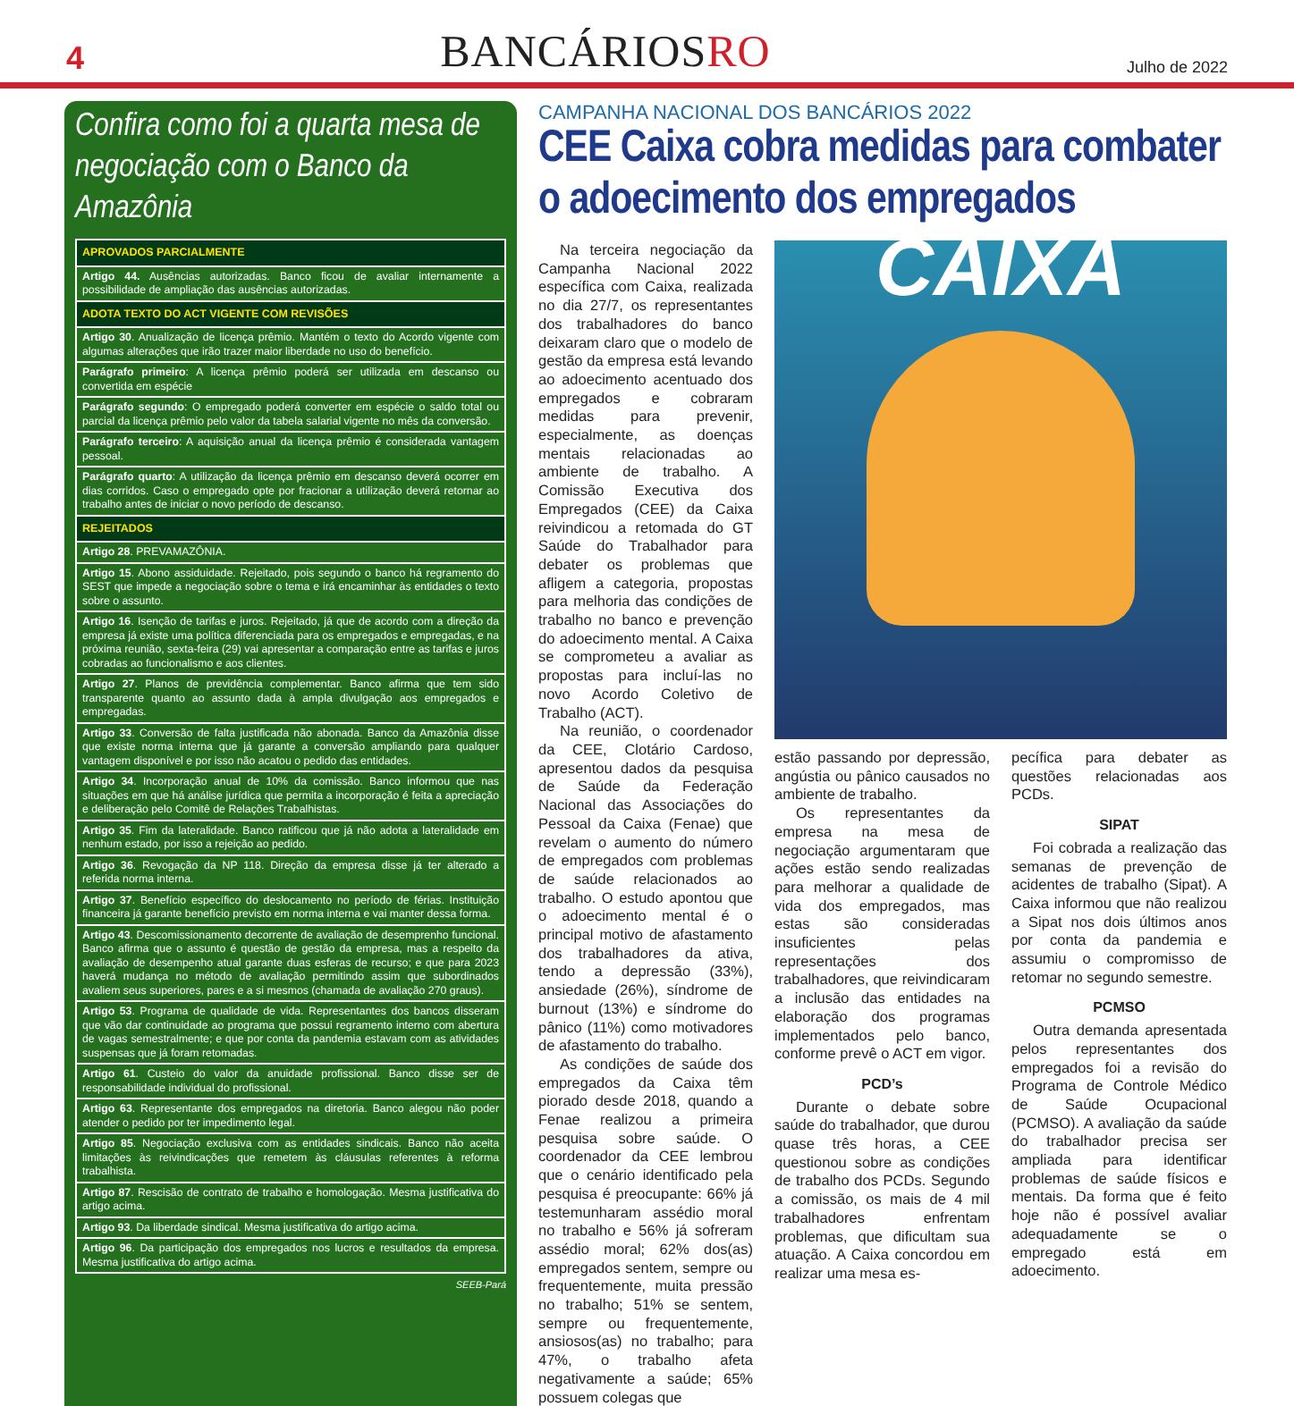4
BANCÁRIOSRO
Julho de 2022
Confira como foi a quarta mesa de negociação com o Banco da Amazônia
| APROVADOS PARCIALMENTE |
| --- |
| Artigo 44. Ausências autorizadas. Banco ficou de avaliar internamente a possibilidade de ampliação das ausências autorizadas. |
| ADOTA TEXTO DO ACT VIGENTE COM REVISÕES |
| Artigo 30 . Anualização de licença prêmio. Mantém o texto do Acordo vigente com algumas alterações que irão trazer maior liberdade no uso do benefício. |
| Parágrafo primeiro : A licença prêmio poderá ser utilizada em descanso ou convertida em espécie |
| Parágrafo segundo : O empregado poderá converter em espécie o saldo total ou parcial da licença prêmio pelo valor da tabela salarial vigente no mês da conversão. |
| Parágrafo terceiro : A aquisição anual da licença prêmio é considerada vantagem pessoal. |
| Parágrafo quarto : A utilização da licença prêmio em descanso deverá ocorrer em dias corridos. Caso o empregado opte por fracionar a utilização deverá retornar ao trabalho antes de iniciar o novo período de descanso. |
| REJEITADOS |
| Artigo 28 . PREVAMAZÔNIA. |
| Artigo 15 . Abono assiduidade. Rejeitado, pois segundo o banco há regramento do SEST que impede a negociação sobre o tema e irá encaminhar às entidades o texto sobre o assunto. |
| Artigo 16 . Isenção de tarifas e juros. Rejeitado, já que de acordo com a direção da empresa já existe uma política diferenciada para os empregados e empregadas, e na próxima reunião, sexta-feira (29) vai apresentar a comparação entre as tarifas e juros cobradas ao funcionalismo e aos clientes. |
| Artigo 27 . Planos de previdência complementar. Banco afirma que tem sido transparente quanto ao assunto dada à ampla divulgação aos empregados e empregadas. |
| Artigo 33 . Conversão de falta justificada não abonada. Banco da Amazônia disse que existe norma interna que já garante a conversão ampliando para qualquer vantagem disponível e por isso não acatou o pedido das entidades. |
| Artigo 34 . Incorporação anual de 10% da comissão. Banco informou que nas situações em que há análise jurídica que permita a incorporação é feita a apreciação e deliberação pelo Comitê de Relações Trabalhistas. |
| Artigo 35 . Fim da lateralidade. Banco ratificou que já não adota a lateralidade em nenhum estado, por isso a rejeição ao pedido. |
| Artigo 36 . Revogação da NP 118. Direção da empresa disse já ter alterado a referida norma interna. |
| Artigo 37 . Benefício específico do deslocamento no período de férias. Instituição financeira já garante benefício previsto em norma interna e vai manter dessa forma. |
| Artigo 43 . Descomissionamento decorrente de avaliação de desemprenho funcional. Banco afirma que o assunto é questão de gestão da empresa, mas a respeito da avaliação de desempenho atual garante duas esferas de recurso; e que para 2023 haverá mudança no método de avaliação permitindo assim que subordinados avaliem seus superiores, pares e a si mesmos (chamada de avaliação 270 graus). |
| Artigo 53 . Programa de qualidade de vida. Representantes dos bancos disseram que vão dar continuidade ao programa que possui regramento interno com abertura de vagas semestralmente; e que por conta da pandemia estavam com as atividades suspensas que já foram retomadas. |
| Artigo 61 . Custeio do valor da anuidade profissional. Banco disse ser de responsabilidade individual do profissional. |
| Artigo 63 . Representante dos empregados na diretoria. Banco alegou não poder atender o pedido por ter impedimento legal. |
| Artigo 85 . Negociação exclusiva com as entidades sindicais. Banco não aceita limitações às reivindicações que remetem às cláusulas referentes à reforma trabalhista. |
| Artigo 87 . Rescisão de contrato de trabalho e homologação. Mesma justificativa do artigo acima. |
| Artigo 93 . Da liberdade sindical. Mesma justificativa do artigo acima. |
| Artigo 96 . Da participação dos empregados nos lucros e resultados da empresa. Mesma justificativa do artigo acima. |
SEEB-Pará
CAMPANHA NACIONAL DOS BANCÁRIOS 2022
CEE Caixa cobra medidas para combater o adoecimento dos empregados
Na terceira negociação da Campanha Nacional 2022 específica com Caixa, realizada no dia 27/7, os representantes dos trabalhadores do banco deixaram claro que o modelo de gestão da empresa está levando ao adoecimento acentuado dos empregados e cobraram medidas para prevenir, especialmente, as doenças mentais relacionadas ao ambiente de trabalho. A Comissão Executiva dos Empregados (CEE) da Caixa reivindicou a retomada do GT Saúde do Trabalhador para debater os problemas que afligem a categoria, propostas para melhoria das condições de trabalho no banco e prevenção do adoecimento mental. A Caixa se comprometeu a avaliar as propostas para incluí-las no novo Acordo Coletivo de Trabalho (ACT).
Na reunião, o coordenador da CEE, Clotário Cardoso, apresentou dados da pesquisa de Saúde da Federação Nacional das Associações do Pessoal da Caixa (Fenae) que revelam o aumento do número de empregados com problemas de saúde relacionados ao trabalho. O estudo apontou que o adoecimento mental é o principal motivo de afastamento dos trabalhadores da ativa, tendo a depressão (33%), ansiedade (26%), síndrome de burnout (13%) e síndrome do pânico (11%) como motivadores de afastamento do trabalho.
As condições de saúde dos empregados da Caixa têm piorado desde 2018, quando a Fenae realizou a primeira pesquisa sobre saúde. O coordenador da CEE lembrou que o cenário identificado pela pesquisa é preocupante: 66% já testemunharam assédio moral no trabalho e 56% já sofreram assédio moral; 62% dos(as) empregados sentem, sempre ou frequentemente, muita pressão no trabalho; 51% se sentem, sempre ou frequentemente, ansiosos(as) no trabalho; para 47%, o trabalho afeta negativamente a saúde; 65% possuem colegas que
CAIXA
estão passando por depressão, angústia ou pânico causados no ambiente de trabalho.
Os representantes da empresa na mesa de negociação argumentaram que ações estão sendo realizadas para melhorar a qualidade de vida dos empregados, mas estas são consideradas insuficientes pelas representações dos trabalhadores, que reivindicaram a inclusão das entidades na elaboração dos programas implementados pelo banco, conforme prevê o ACT em vigor.
PCD’s
Durante o debate sobre saúde do trabalhador, que durou quase três horas, a CEE questionou sobre as condições de trabalho dos PCDs. Segundo a comissão, os mais de 4 mil trabalhadores enfrentam problemas, que dificultam sua atuação. A Caixa concordou em realizar uma mesa es-
pecífica para debater as questões relacionadas aos PCDs.
SIPAT
Foi cobrada a realização das semanas de prevenção de acidentes de trabalho (Sipat). A Caixa informou que não realizou a Sipat nos dois últimos anos por conta da pandemia e assumiu o compromisso de retomar no segundo semestre.
PCMSO
Outra demanda apresentada pelos representantes dos empregados foi a revisão do Programa de Controle Médico de Saúde Ocupacional (PCMSO). A avaliação da saúde do trabalhador precisa ser ampliada para identificar problemas de saúde físicos e mentais. Da forma que é feito hoje não é possível avaliar adequadamente se o empregado está em adoecimento.